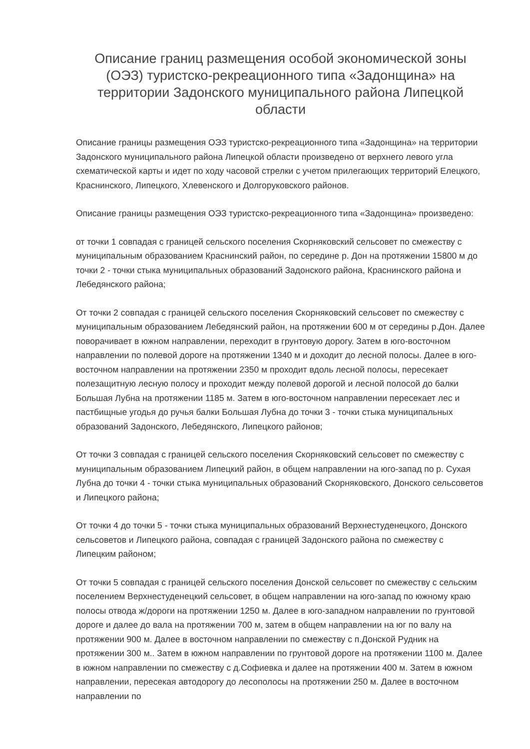Описание границ размещения особой экономической зоны (ОЭЗ) туристско-рекреационного типа «Задонщина» на территории Задонского муниципального района Липецкой области
Описание границы размещения ОЭЗ туристско-рекреационного типа «Задонщина» на территории Задонского муниципального района Липецкой области произведено от верхнего левого угла схематической карты и идет по ходу часовой стрелки с учетом прилегающих территорий Елецкого, Краснинского, Липецкого, Хлевенского и Долгоруковского районов.
Описание границы размещения ОЭЗ туристско-рекреационного типа «Задонщина» произведено:
от точки 1 совпадая с границей сельского поселения Скорняковский сельсовет по смежеству с муниципальным образованием Краснинский район, по середине р. Дон на протяжении 15800 м до точки 2 - точки стыка муниципальных образований Задонского района, Краснинского района и Лебедянского района;
От точки 2 совпадая с границей сельского поселения Скорняковский сельсовет по смежеству с муниципальным образованием Лебедянский район, на протяжении 600 м от середины р.Дон. Далее поворачивает в южном направлении, переходит в грунтовую дорогу. Затем в юго-восточном направлении по полевой дороге на протяжении 1340 м и доходит до лесной полосы. Далее в юго-восточном направлении на протяжении 2350 м проходит вдоль лесной полосы, пересекает полезащитную лесную полосу и проходит между полевой дорогой и лесной полосой до балки Большая Лубна на протяжении 1185 м. Затем в юго-восточном направлении пересекает лес и пастбищные угодья до ручья балки Большая Лубна до точки 3 - точки стыка муниципальных образований Задонского, Лебедянского, Липецкого районов;
От точки 3 совпадая с границей сельского поселения Скорняковский сельсовет по смежеству с муниципальным образованием Липецкий район, в общем направлении на юго-запад по р. Сухая Лубна до точки 4 - точки стыка муниципальных образований Скорняковского, Донского сельсоветов и Липецкого района;
От точки 4 до точки 5 - точки стыка муниципальных образований Верхнестуденецкого, Донского сельсоветов и Липецкого района, совпадая с границей Задонского района по смежеству с Липецким районом;
От точки 5 совпадая с границей сельского поселения Донской сельсовет по смежеству с сельским поселением Верхнестуденецкий сельсовет, в общем направлении на юго-запад по южному краю полосы отвода ж/дороги на протяжении 1250 м. Далее в юго-западном направлении по грунтовой дороге и далее до вала на протяжении 700 м, затем в общем направлении на юг по валу на протяжении 900 м. Далее в восточном направлении по смежеству с п.Донской Рудник на протяжении 300 м.. Затем в южном направлении по грунтовой дороге на протяжении 1100 м. Далее в южном направлении по смежеству с д.Софиевка и далее на протяжении 400 м. Затем в южном направлении, пересекая автодорогу до лесополосы на протяжении 250 м. Далее в восточном направлении по